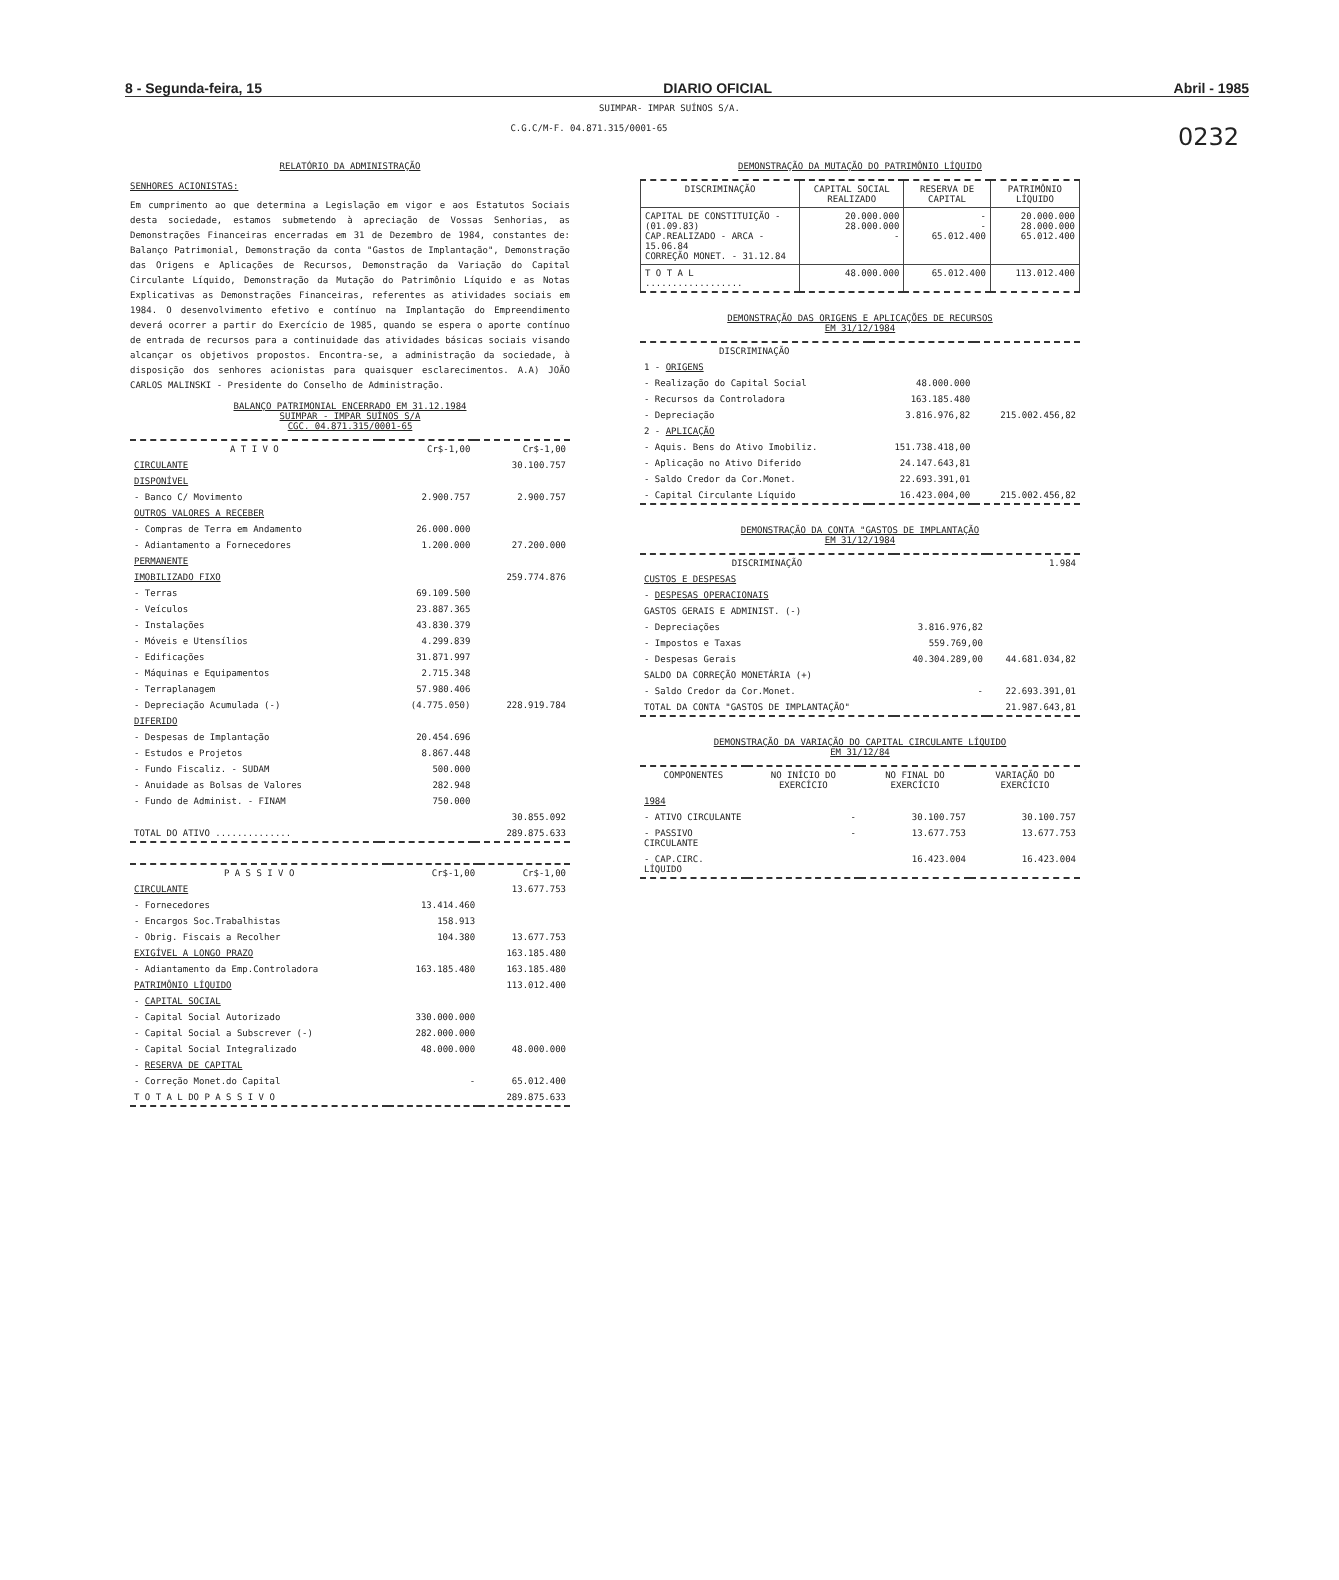8 - Segunda-feira, 15 DIARIO OFICIAL Abril - 1985
SUIMPAR- IMPAR SUÍNOS S/A.
C.G.C/M-F. 04.871.315/0001-65 0232
RELATÓRIO DA ADMINISTRAÇÃO
SENHORES ACIONISTAS:
Em cumprimento ao que determina a Legislação em vigor e aos Estatutos Sociais desta sociedade, estamos submetendo à apreciação de Vossas Senhorias, as Demonstrações Financeiras encerradas em 31 de Dezembro de 1984, constantes de: Balanço Patrimonial, Demonstração da conta "Gastos de Implantação", Demonstração das Origens e Aplicações de Recursos, Demonstração da Variação do Capital Circulante Líquido, Demonstração da Mutação do Patrimônio Líquido e as Notas Explicativas as Demonstrações Financeiras, referentes as atividades sociais em 1984. O desenvolvimento efetivo e contínuo na Implantação do Empreendimento deverá ocorrer a partir do Exercício de 1985, quando se espera o aporte contínuo de entrada de recursos para a continuidade das atividades básicas sociais visando alcançar os objetivos propostos. Encontra-se, a administração da sociedade, à disposição dos senhores acionistas para quaisquer esclarecimentos. A.A) JOÃO CARLOS MALINSKI - Presidente do Conselho de Administração.
BALANÇO PATRIMONIAL ENCERRADO EM 31.12.1984
SUIMPAR - IMPAR SUÍNOS S/A
CGC. 04.871.315/0001-65
| A T I V O | Cr$-1,00 | Cr$-1,00 |
| --- | --- | --- |
| CIRCULANTE | | 30.100.757 |
| DISPONÍVEL | | |
| - Banco C/ Movimento | 2.900.757 | 2.900.757 |
| OUTROS VALORES A RECEBER | | |
| - Compras de Terra em Andamento | 26.000.000 | |
| - Adiantamento a Fornecedores | 1.200.000 | 27.200.000 |
| PERMANENTE | | |
| IMOBILIZADO FIXO | | 259.774.876 |
| - Terras | 69.109.500 | |
| - Veículos | 23.887.365 | |
| - Instalações | 43.830.379 | |
| - Móveis e Utensílios | 4.299.839 | |
| - Edificações | 31.871.997 | |
| - Máquinas e Equipamentos | 2.715.348 | |
| - Terraplanagem | 57.980.406 | |
| - Depreciação Acumulada (-) | (4.775.050) | 228.919.784 |
| DIFERIDO | | |
| - Despesas de Implantação | 20.454.696 | |
| - Estudos e Projetos | 8.867.448 | |
| - Fundo Fiscaliz. - SUDAM | 500.000 | |
| - Anuidade as Bolsas de Valores | 282.948 | |
| - Fundo de Administ. - FINAM | 750.000 | |
| | | 30.855.092 |
| TOTAL DO ATIVO .............. | | 289.875.633 |
| P A S S I V O | Cr$-1,00 | Cr$-1,00 |
| --- | --- | --- |
| CIRCULANTE | | 13.677.753 |
| - Fornecedores | 13.414.460 | |
| - Encargos Soc.Trabalhistas | 158.913 | |
| - Obrig. Fiscais a Recolher | 104.380 | 13.677.753 |
| EXIGÍVEL A LONGO PRAZO | | 163.185.480 |
| - Adiantamento da Emp.Controladora | 163.185.480 | 163.185.480 |
| PATRIMÔNIO LÍQUIDO | | 113.012.400 |
| - CAPITAL SOCIAL | | |
| - Capital Social Autorizado | 330.000.000 | |
| - Capital Social a Subscrever (-) | 282.000.000 | |
| - Capital Social Integralizado | 48.000.000 | 48.000.000 |
| - RESERVA DE CAPITAL | | |
| - Correção Monet.do Capital | - | 65.012.400 |
| T O T A L DO P A S S I V O | | 289.875.633 |
DEMONSTRAÇÃO DA MUTAÇÃO DO PATRIMÔNIO LÍQUIDO
| DISCRIMINAÇÃO | CAPITAL SOCIAL REALIZADO | RESERVA DE CAPITAL | PATRIMÔNIO LÍQUIDO |
| --- | --- | --- | --- |
| CAPITAL DE CONSTITUIÇÃO - (01.09.83) CAP.REALIZADO - ARCA - 15.06.84 CORREÇÃO MONET. - 31.12.84 | 20.000.000 28.000.000 - | - - 65.012.400 | 20.000.000 28.000.000 65.012.400 |
| T O T A L .................. | 48.000.000 | 65.012.400 | 113.012.400 |
DEMONSTRAÇÃO DAS ORIGENS E APLICAÇÕES DE RECURSOS
EM 31/12/1984
| DISCRIMINAÇÃO | | |
| --- | --- | --- |
| 1 - ORIGENS | | |
| - Realização do Capital Social | 48.000.000 | |
| - Recursos da Controladora | 163.185.480 | |
| - Depreciação | 3.816.976,82 | 215.002.456,82 |
| 2 - APLICAÇÃO | | |
| - Aquis. Bens do Ativo Imobiliz. | 151.738.418,00 | |
| - Aplicação no Ativo Diferido | 24.147.643,81 | |
| - Saldo Credor da Cor.Monet. | 22.693.391,01 | |
| - Capital Circulante Líquido | 16.423.004,00 | 215.002.456,82 |
DEMONSTRAÇÃO DA CONTA "GASTOS DE IMPLANTAÇÃO
EM 31/12/1984
| DISCRIMINAÇÃO | | 1.984 |
| --- | --- | --- |
| CUSTOS E DESPESAS | | |
| - DESPESAS OPERACIONAIS | | |
| GASTOS GERAIS E ADMINIST. (-) | | |
| - Depreciações | 3.816.976,82 | |
| - Impostos e Taxas | 559.769,00 | |
| - Despesas Gerais | 40.304.289,00 | 44.681.034,82 |
| SALDO DA CORREÇÃO MONETÁRIA (+) | | |
| - Saldo Credor da Cor.Monet. | - | 22.693.391,01 |
| TOTAL DA CONTA "GASTOS DE IMPLANTAÇÃO" | | 21.987.643,81 |
DEMONSTRAÇÃO DA VARIAÇÃO DO CAPITAL CIRCULANTE LÍQUIDO
EM 31/12/84
| COMPONENTES | NO INÍCIO DO EXERCÍCIO | NO FINAL DO EXERCÍCIO | VARIAÇÃO DO EXERCÍCIO |
| --- | --- | --- | --- |
| 1984 | | | |
| - ATIVO CIRCULANTE | - | 30.100.757 | 30.100.757 |
| - PASSIVO CIRCULANTE | - | 13.677.753 | 13.677.753 |
| - CAP.CIRC. LÍQUIDO | | 16.423.004 | 16.423.004 |